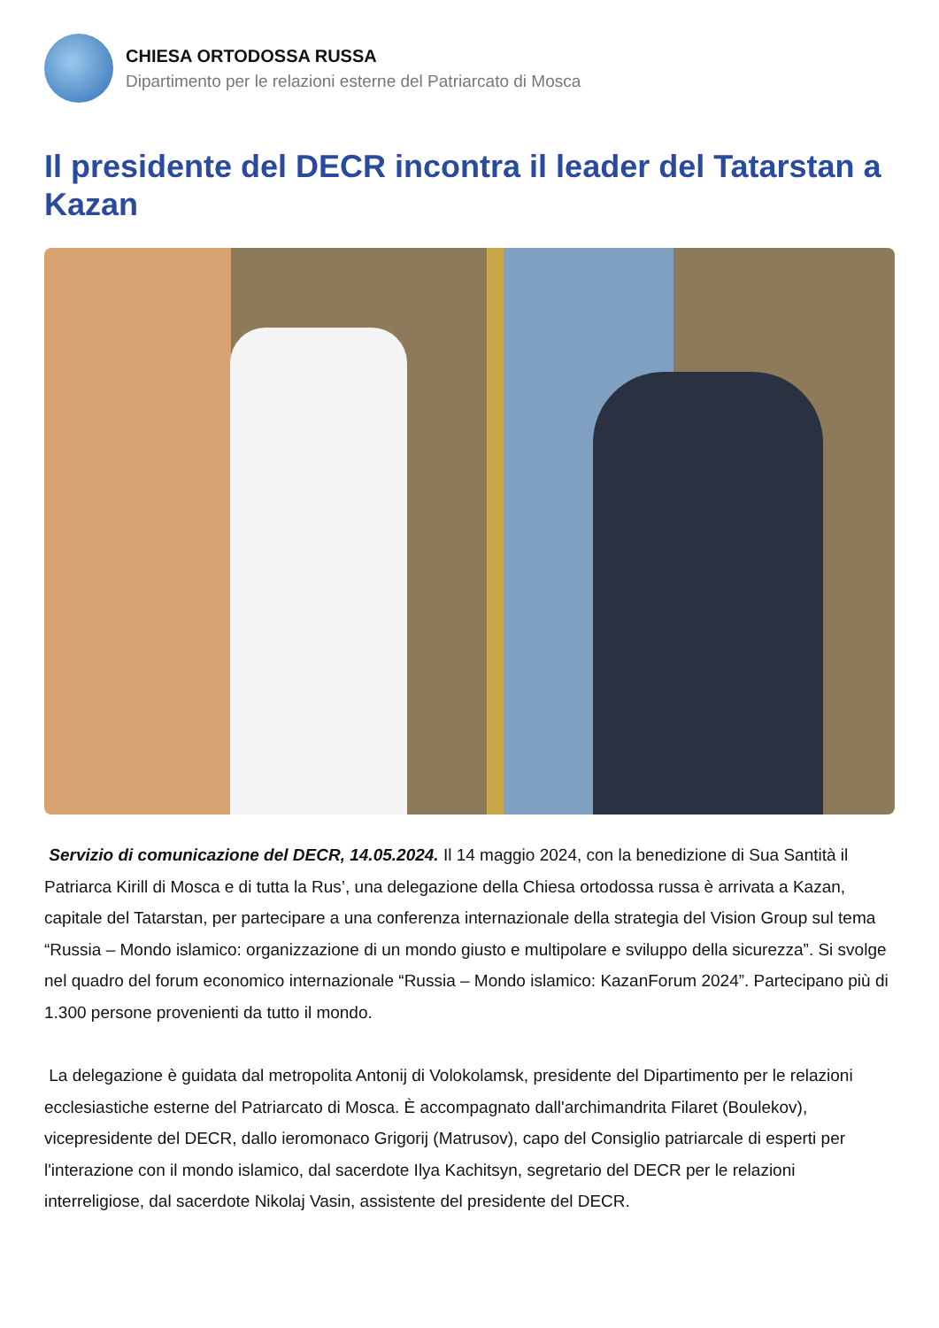CHIESA ORTODOSSA RUSSA
Dipartimento per le relazioni esterne del Patriarcato di Mosca
Il presidente del DECR incontra il leader del Tatarstan a Kazan
Servizio di comunicazione del DECR, 14.05.2024. Il 14 maggio 2024, con la benedizione di Sua Santità il Patriarca Kirill di Mosca e di tutta la Rus’, una delegazione della Chiesa ortodossa russa è arrivata a Kazan, capitale del Tatarstan, per partecipare a una conferenza internazionale della strategia del Vision Group sul tema “Russia – Mondo islamico: organizzazione di un mondo giusto e multipolare e sviluppo della sicurezza”. Si svolge nel quadro del forum economico internazionale “Russia – Mondo islamico: KazanForum 2024”. Partecipano più di 1.300 persone provenienti da tutto il mondo.
La delegazione è guidata dal metropolita Antonij di Volokolamsk, presidente del Dipartimento per le relazioni ecclesiastiche esterne del Patriarcato di Mosca. È accompagnato dall'archimandrita Filaret (Boulekov), vicepresidente del DECR, dallo ieromonaco Grigorij (Matrusov), capo del Consiglio patriarcale di esperti per l'interazione con il mondo islamico, dal sacerdote Ilya Kachitsyn, segretario del DECR per le relazioni interreligiose, dal sacerdote Nikolaj Vasin, assistente del presidente del DECR.